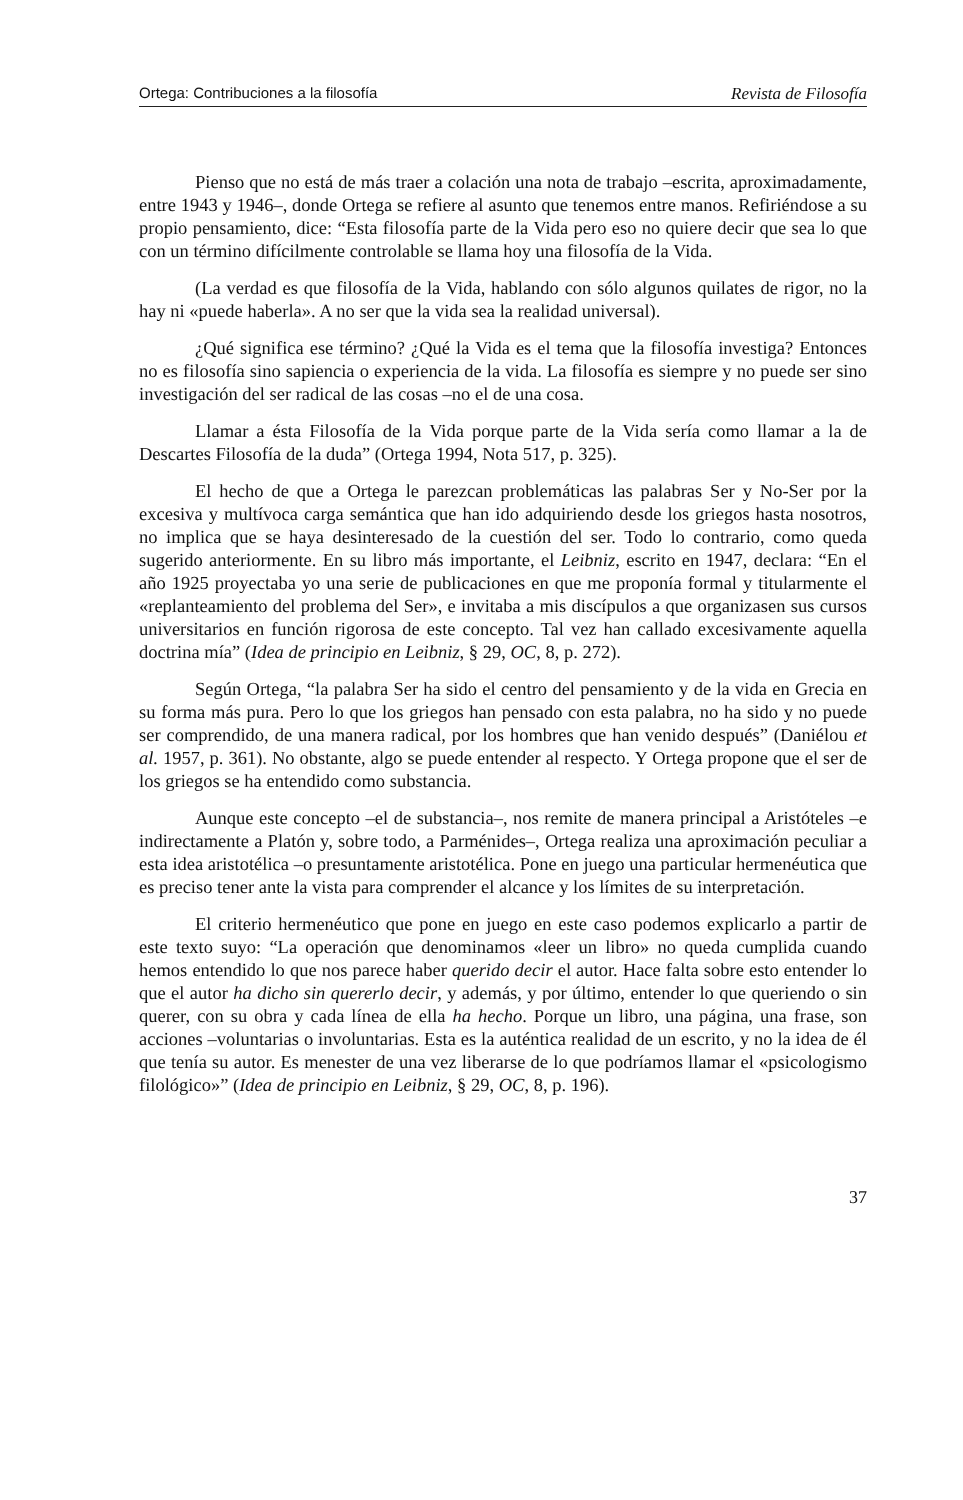Ortega: Contribuciones a la filosofía Revista de Filosofía
Pienso que no está de más traer a colación una nota de trabajo –escrita, aproximadamente, entre 1943 y 1946–, donde Ortega se refiere al asunto que tenemos entre manos. Refiriéndose a su propio pensamiento, dice: “Esta filosofía parte de la Vida pero eso no quiere decir que sea lo que con un término difícilmente controlable se llama hoy una filosofía de la Vida.
(La verdad es que filosofía de la Vida, hablando con sólo algunos quilates de rigor, no la hay ni «puede haberla». A no ser que la vida sea la realidad universal).
¿Qué significa ese término? ¿Qué la Vida es el tema que la filosofía investiga? Entonces no es filosofía sino sapiencia o experiencia de la vida. La filosofía es siempre y no puede ser sino investigación del ser radical de las cosas –no el de una cosa.
Llamar a ésta Filosofía de la Vida porque parte de la Vida sería como llamar a la de Descartes Filosofía de la duda” (Ortega 1994, Nota 517, p. 325).
El hecho de que a Ortega le parezcan problemáticas las palabras Ser y No-Ser por la excesiva y multívoca carga semántica que han ido adquiriendo desde los griegos hasta nosotros, no implica que se haya desinteresado de la cuestión del ser. Todo lo contrario, como queda sugerido anteriormente. En su libro más importante, el Leibniz, escrito en 1947, declara: “En el año 1925 proyectaba yo una serie de publicaciones en que me proponía formal y titularmente el «replanteamiento del problema del Ser», e invitaba a mis discípulos a que organizasen sus cursos universitarios en función rigorosa de este concepto. Tal vez han callado excesivamente aquella doctrina mía” (Idea de principio en Leibniz, § 29, OC, 8, p. 272).
Según Ortega, “la palabra Ser ha sido el centro del pensamiento y de la vida en Grecia en su forma más pura. Pero lo que los griegos han pensado con esta palabra, no ha sido y no puede ser comprendido, de una manera radical, por los hombres que han venido después” (Daniélou et al. 1957, p. 361). No obstante, algo se puede entender al respecto. Y Ortega propone que el ser de los griegos se ha entendido como substancia.
Aunque este concepto –el de substancia–, nos remite de manera principal a Aristóteles –e indirectamente a Platón y, sobre todo, a Parménides–, Ortega realiza una aproximación peculiar a esta idea aristotélica –o presuntamente aristotélica. Pone en juego una particular hermenéutica que es preciso tener ante la vista para comprender el alcance y los límites de su interpretación.
El criterio hermenéutico que pone en juego en este caso podemos explicarlo a partir de este texto suyo: “La operación que denominamos «leer un libro» no queda cumplida cuando hemos entendido lo que nos parece haber querido decir el autor. Hace falta sobre esto entender lo que el autor ha dicho sin quererlo decir, y además, y por último, entender lo que queriendo o sin querer, con su obra y cada línea de ella ha hecho. Porque un libro, una página, una frase, son acciones –voluntarias o involuntarias. Esta es la auténtica realidad de un escrito, y no la idea de él que tenía su autor. Es menester de una vez liberarse de lo que podríamos llamar el «psicologismo filológico»” (Idea de principio en Leibniz, § 29, OC, 8, p. 196).
37